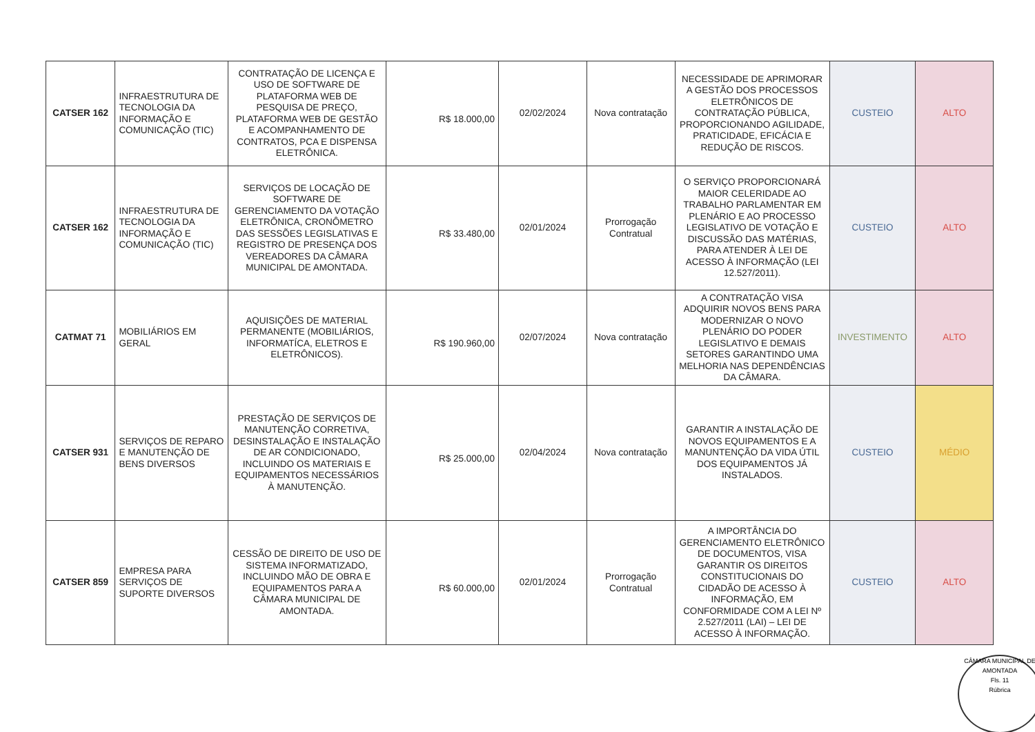| CATSER 162 | INFRAESTRUTURA DE TECNOLOGIA DA INFORMAÇÃO E COMUNICAÇÃO (TIC) | CONTRATAÇÃO DE LICENÇA E USO DE SOFTWARE DE PLATAFORMA WEB DE PESQUISA DE PREÇO, PLATAFORMA WEB DE GESTÃO E ACOMPANHAMENTO DE CONTRATOS, PCA E DISPENSA ELETRÔNICA. | R$ 18.000,00 | 02/02/2024 | Nova contratação | NECESSIDADE DE APRIMORAR A GESTÃO DOS PROCESSOS ELETRÔNICOS DE CONTRATAÇÃO PÚBLICA, PROPORCIONANDO AGILIDADE, PRATICIDADE, EFICÁCIA E REDUÇÃO DE RISCOS. | CUSTEIO | ALTO |
| CATSER 162 | INFRAESTRUTURA DE TECNOLOGIA DA INFORMAÇÃO E COMUNICAÇÃO (TIC) | SERVIÇOS DE LOCAÇÃO DE SOFTWARE DE GERENCIAMENTO DA VOTAÇÃO ELETRÔNICA, CRONÔMETRO DAS SESSÕES LEGISLATIVAS E REGISTRO DE PRESENÇA DOS VEREADORES DA CÂMARA MUNICIPAL DE AMONTADA. | R$ 33.480,00 | 02/01/2024 | Prorrogação Contratual | O SERVIÇO PROPORCIONARÁ MAIOR CELERIDADE AO TRABALHO PARLAMENTAR EM PLENÁRIO E AO PROCESSO LEGISLATIVO DE VOTAÇÃO E DISCUSSÃO DAS MATÉRIAS, PARA ATENDER À LEI DE ACESSO À INFORMAÇÃO (LEI 12.527/2011). | CUSTEIO | ALTO |
| CATMAT 71 | MOBILIÁRIOS EM GERAL | AQUISIÇÕES DE MATERIAL PERMANENTE (MOBILIÁRIOS, INFORMATÍCA, ELETROS E ELETRÔNICOS). | R$ 190.960,00 | 02/07/2024 | Nova contratação | A CONTRATAÇÃO VISA ADQUIRIR NOVOS BENS PARA MODERNIZAR O NOVO PLENÁRIO DO PODER LEGISLATIVO E DEMAIS SETORES GARANTINDO UMA MELHORIA NAS DEPENDÊNCIAS DA CÂMARA. | INVESTIMENTO | ALTO |
| CATSER 931 | SERVIÇOS DE REPARO E MANUTENÇÃO DE BENS DIVERSOS | PRESTAÇÃO DE SERVIÇOS DE MANUTENÇÃO CORRETIVA, DESINSTALAÇÃO E INSTALAÇÃO DE AR CONDICIONADO, INCLUINDO OS MATERIAIS E EQUIPAMENTOS NECESSÁRIOS À MANUTENÇÃO. | R$ 25.000,00 | 02/04/2024 | Nova contratação | GARANTIR A INSTALAÇÃO DE NOVOS EQUIPAMENTOS E A MANUNTENÇÃO DA VIDA ÚTIL DOS EQUIPAMENTOS JÁ INSTALADOS. | CUSTEIO | MÉDIO |
| CATSER 859 | EMPRESA PARA SERVIÇOS DE SUPORTE DIVERSOS | CESSÃO DE DIREITO DE USO DE SISTEMA INFORMATIZADO, INCLUINDO MÃO DE OBRA E EQUIPAMENTOS PARA A CÂMARA MUNICIPAL DE AMONTADA. | R$ 60.000,00 | 02/01/2024 | Prorrogação Contratual | A IMPORTÂNCIA DO GERENCIAMENTO ELETRÔNICO DE DOCUMENTOS, VISA GARANTIR OS DIREITOS CONSTITUCIONAIS DO CIDADÃO DE ACESSO À INFORMAÇÃO, EM CONFORMIDADE COM A LEI Nº 2.527/2011 (LAI) – LEI DE ACESSO À INFORMAÇÃO. | CUSTEIO | ALTO |
CÂMARA MUNICIPAL DE AMONTADA
Fls. 11
Rúbrica